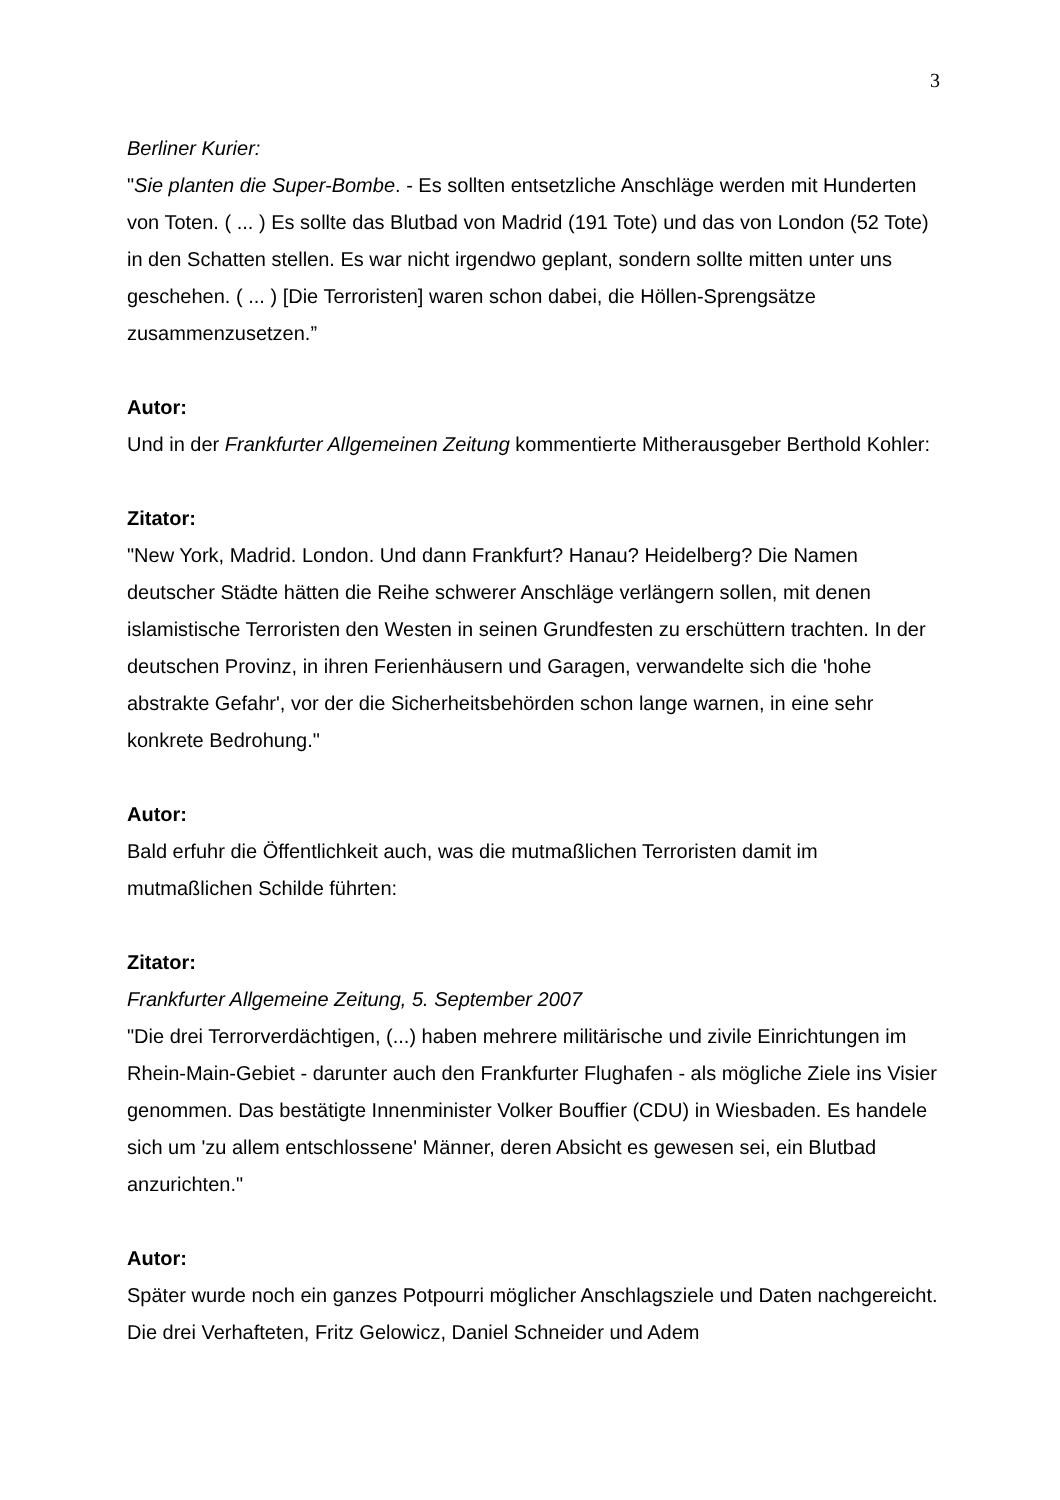3
Berliner Kurier:
"Sie planten die Super-Bombe. - Es sollten entsetzliche Anschläge werden mit Hunderten von Toten. ( ... ) Es sollte das Blutbad von Madrid (191 Tote) und das von London (52 Tote) in den Schatten stellen. Es war nicht irgendwo geplant, sondern sollte mitten unter uns geschehen. ( ... ) [Die Terroristen] waren schon dabei, die Höllen-Sprengsätze zusammenzusetzen.”
Autor:
Und in der Frankfurter Allgemeinen Zeitung kommentierte Mitherausgeber Berthold Kohler:
Zitator:
"New York, Madrid. London. Und dann Frankfurt? Hanau? Heidelberg? Die Namen deutscher Städte hätten die Reihe schwerer Anschläge verlängern sollen, mit denen islamistische Terroristen den Westen in seinen Grundfesten zu erschüttern trachten. In der deutschen Provinz, in ihren Ferienhäusern und Garagen, verwandelte sich die 'hohe abstrakte Gefahr', vor der die Sicherheitsbehörden schon lange warnen, in eine sehr konkrete Bedrohung."
Autor:
Bald erfuhr die Öffentlichkeit auch, was die mutmaßlichen Terroristen damit im mutmaßlichen Schilde führten:
Zitator:
Frankfurter Allgemeine Zeitung, 5. September 2007
"Die drei Terrorverdächtigen, (...) haben mehrere militärische und zivile Einrichtungen im Rhein-Main-Gebiet - darunter auch den Frankfurter Flughafen - als mögliche Ziele ins Visier genommen. Das bestätigte Innenminister Volker Bouffier (CDU) in Wiesbaden. Es handele sich um 'zu allem entschlossene' Männer, deren Absicht es gewesen sei, ein Blutbad anzurichten."
Autor:
Später wurde noch ein ganzes Potpourri möglicher Anschlagsziele und Daten nachgereicht. Die drei Verhafteten, Fritz Gelowicz, Daniel Schneider und Adem